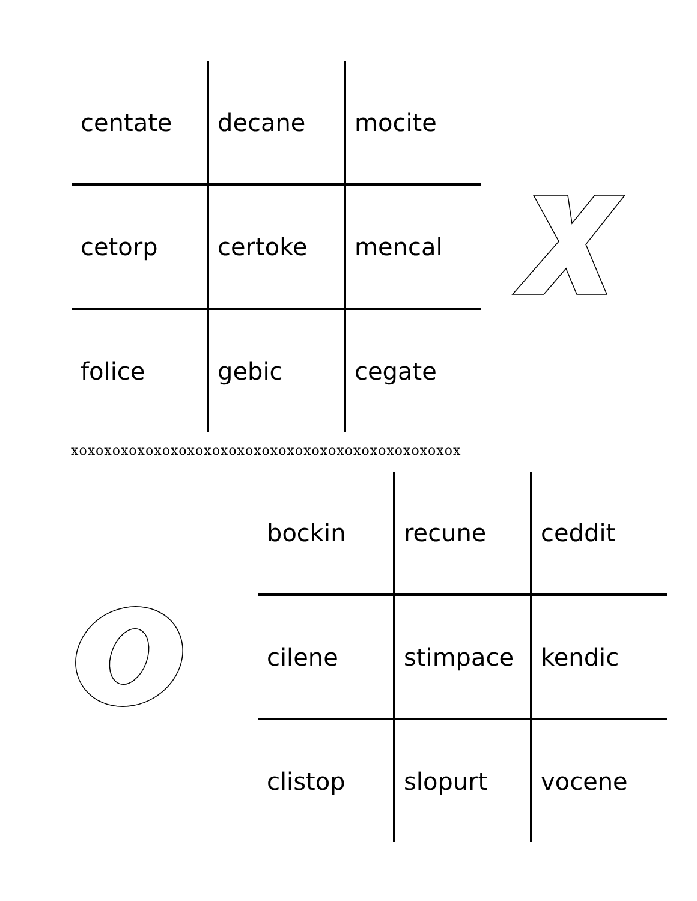| centate | decane | mocite |
| cetorp | certoke | mencal |
| folice | gebic | cegate |
xoxoxoxoxoxoxoxoxoxoxoxoxoxoxoxoxoxoxoxoxoxoxox
| bockin | recune | ceddit |
| cilene | stimpace | kendic |
| clistop | slopurt | vocene |